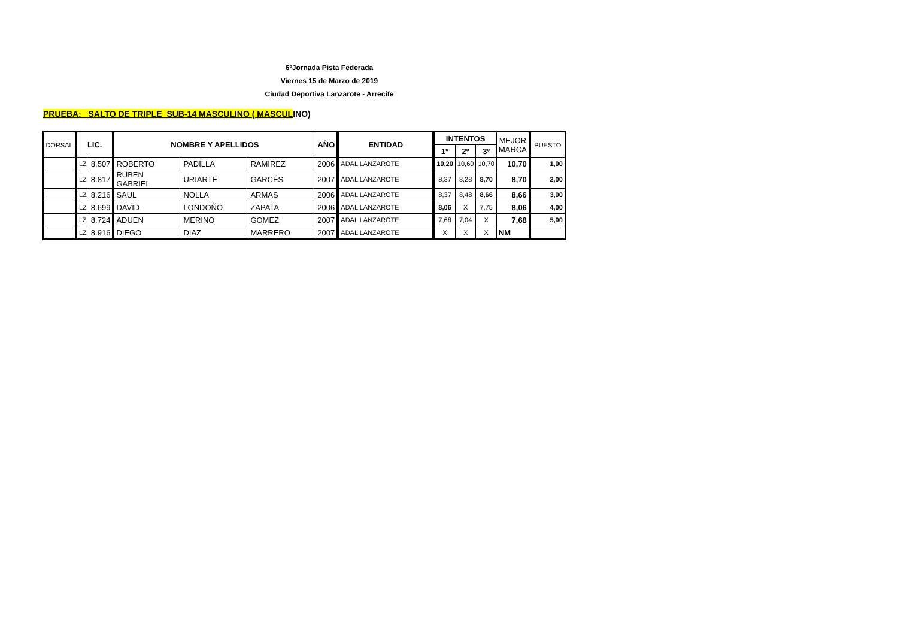6ºJornada Pista Federada
Viernes 15 de Marzo de 2019
Ciudad Deportiva Lanzarote - Arrecife
PRUEBA: SALTO DE TRIPLE SUB-14 MASCULINO ( MASCULINO)
| DORSAL | LIC. | | NOMBRE Y APELLIDOS | | | AÑO | ENTIDAD | INTENTOS | | | MEJOR MARCA | PUESTO |
| --- | --- | --- | --- | --- | --- | --- | --- | --- | --- | --- | --- | --- |
| | | | | | | | | 1º | 2º | 3º | | |
| | LZ | 8.507 | ROBERTO | PADILLA | RAMIREZ | 2006 | ADAL LANZAROTE | 10,20 | 10,60 | 10,70 | 10,70 | 1,00 |
| | LZ | 8.817 | RUBEN GABRIEL | URIARTE | GARCÉS | 2007 | ADAL LANZAROTE | 8,37 | 8,28 | 8,70 | 8,70 | 2,00 |
| | LZ | 8.216 | SAUL | NOLLA | ARMAS | 2006 | ADAL LANZAROTE | 8,37 | 8,48 | 8,66 | 8,66 | 3,00 |
| | LZ | 8.699 | DAVID | LONDOÑO | ZAPATA | 2006 | ADAL LANZAROTE | 8,06 | X | 7,75 | 8,06 | 4,00 |
| | LZ | 8.724 | ADUEN | MERINO | GOMEZ | 2007 | ADAL LANZAROTE | 7,68 | 7,04 | X | 7,68 | 5,00 |
| | LZ | 8.916 | DIEGO | DIAZ | MARRERO | 2007 | ADAL LANZAROTE | X | X | X | NM | |